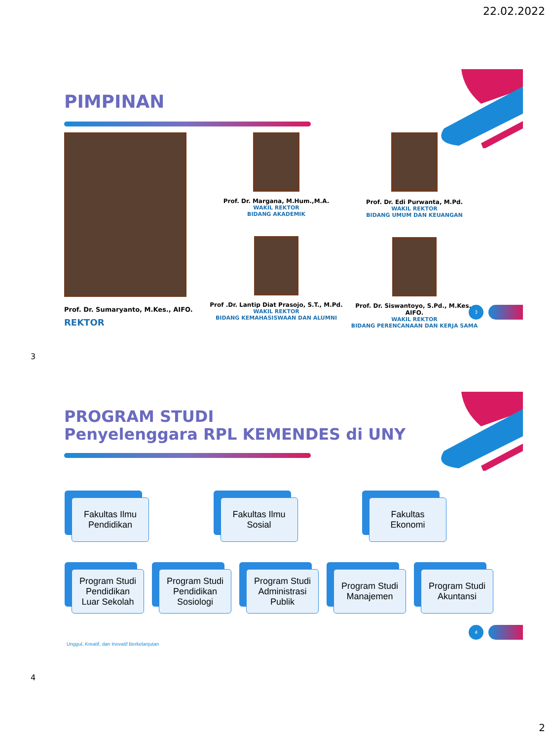22.02.2022
PIMPINAN
Prof. Dr. Sumaryanto, M.Kes., AIFO.
REKTOR
Prof. Dr. Margana, M.Hum.,M.A.
WAKIL REKTOR
BIDANG AKADEMIK
Prof .Dr. Lantip Diat Prasojo, S.T., M.Pd.
WAKIL REKTOR
BIDANG KEMAHASISWAAN DAN ALUMNI
Prof. Dr. Edi Purwanta, M.Pd.
WAKIL REKTOR
BIDANG UMUM DAN KEUANGAN
Prof. Dr. Siswantoyo, S.Pd., M.Kes., AIFO.
WAKIL REKTOR
BIDANG PERENCANAAN DAN KERJA SAMA
3
3
PROGRAM STUDI
Penyelenggara RPL KEMENDES di UNY
Fakultas Ilmu
Pendidikan
Fakultas Ilmu
Sosial
Fakultas
Ekonomi
Program Studi
Pendidikan
Luar Sekolah
Program Studi
Pendidikan
Sosiologi
Program Studi
Administrasi
Publik
Program Studi
Manajemen
Program Studi
Akuntansi
Unggul, Kreatif, dan Inovatif Berkelanjutan
4
4
2